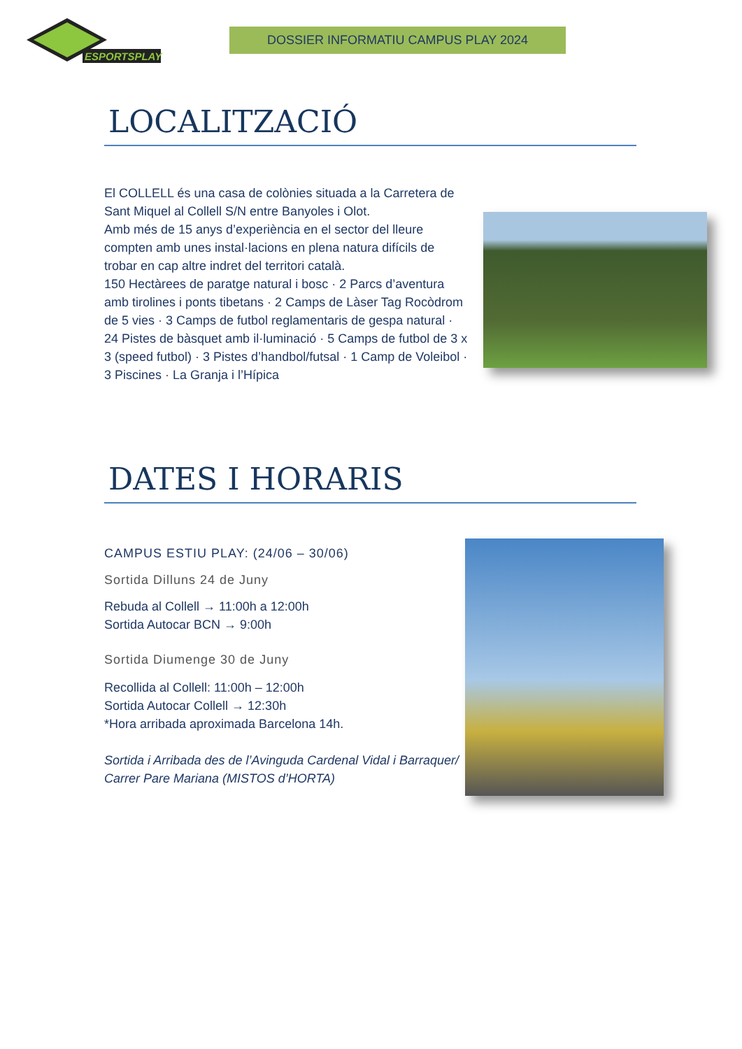ESPORTSPLAY
DOSSIER INFORMATIU CAMPUS PLAY 2024
LOCALITZACIÓ
El COLLELL és una casa de colònies situada a la Carretera de Sant Miquel al Collell S/N entre Banyoles i Olot.
Amb més de 15 anys d’experiència en el sector del lleure compten amb unes instal·lacions en plena natura difícils de trobar en cap altre indret del territori català.
150 Hectàrees de paratge natural i bosc · 2 Parcs d’aventura amb tirolines i ponts tibetans · 2 Camps de Làser Tag Rocòdrom de 5 vies · 3 Camps de futbol reglamentaris de gespa natural · 24 Pistes de bàsquet amb il·luminació · 5 Camps de futbol de 3 x 3 (speed futbol) · 3 Pistes d’handbol/futsal · 1 Camp de Voleibol · 3 Piscines · La Granja i l’Hípica
DATES I HORARIS
CAMPUS ESTIU PLAY: (24/06 – 30/06)
Sortida Dilluns 24 de Juny
Rebuda al Collell → 11:00h a 12:00h
Sortida Autocar BCN → 9:00h
Sortida Diumenge 30 de Juny
Recollida al Collell: 11:00h – 12:00h
Sortida Autocar Collell → 12:30h
*Hora arribada aproximada Barcelona 14h.
Sortida i Arribada des de l’Avinguda Cardenal Vidal i Barraquer/ Carrer Pare Mariana (MISTOS d’HORTA)